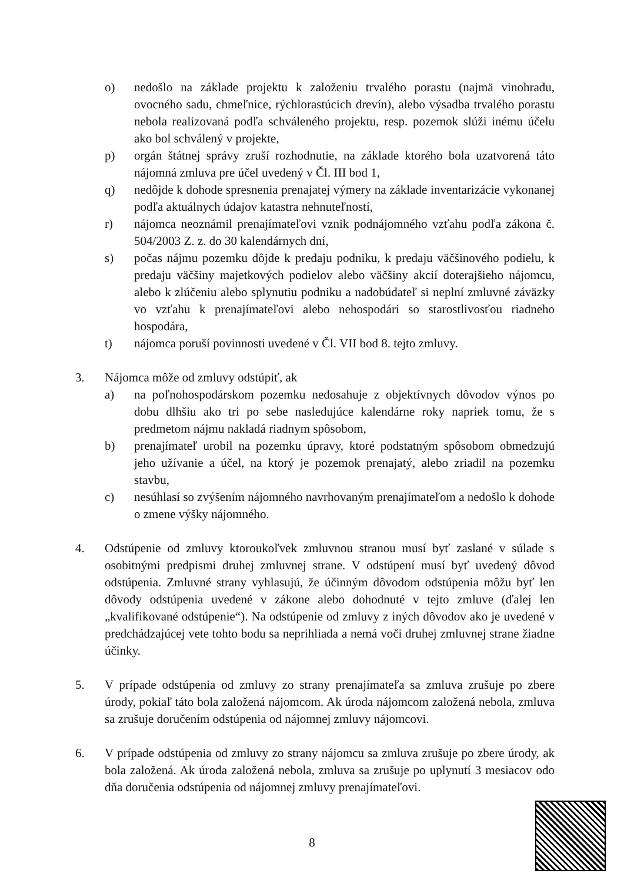o) nedošlo na základe projektu k založeniu trvalého porastu (najmä vinohradu, ovocného sadu, chmeľnice, rýchlorastúcich drevín), alebo výsadba trvalého porastu nebola realizovaná podľa schváleného projektu, resp. pozemok slúži inému účelu ako bol schválený v projekte,
p) orgán štátnej správy zruší rozhodnutie, na základe ktorého bola uzatvorená táto nájomná zmluva pre účel uvedený v Čl. III bod 1,
q) nedôjde k dohode spresnenia prenajatej výmery na základe inventarizácie vykonanej podľa aktuálnych údajov katastra nehnuteľností,
r) nájomca neoznámil prenajímateľovi vznik podnájomného vzťahu podľa zákona č. 504/2003 Z. z. do 30 kalendárnych dní,
s) počas nájmu pozemku dôjde k predaju podniku, k predaju väčšinového podielu, k predaju väčšiny majetkových podielov alebo väčšiny akcií doterajšieho nájomcu, alebo k zlúčeniu alebo splynutiu podniku a nadobúdateľ si neplní zmluvné záväzky vo vzťahu k prenajímateľovi alebo nehospodári so starostlivosťou riadneho hospodára,
t) nájomca poruší povinnosti uvedené v Čl. VII bod 8. tejto zmluvy.
3. Nájomca môže od zmluvy odstúpiť, ak
a) na poľnohospodárskom pozemku nedosahuje z objektívnych dôvodov výnos po dobu dlhšiu ako tri po sebe nasledujúce kalendárne roky napriek tomu, že s predmetom nájmu nakladá riadnym spôsobom,
b) prenajímateľ urobil na pozemku úpravy, ktoré podstatným spôsobom obmedzujú jeho užívanie a účel, na ktorý je pozemok prenajatý, alebo zriadil na pozemku stavbu,
c) nesúhlasí so zvýšením nájomného navrhovaným prenajímateľom a nedošlo k dohode o zmene výšky nájomného.
4. Odstúpenie od zmluvy ktoroukoľvek zmluvnou stranou musí byť zaslané v súlade s osobitnými predpismi druhej zmluvnej strane. V odstúpení musí byť uvedený dôvod odstúpenia. Zmluvné strany vyhlasujú, že účinným dôvodom odstúpenia môžu byť len dôvody odstúpenia uvedené v zákone alebo dohodnuté v tejto zmluve (ďalej len „kvalifikované odstúpenie“). Na odstúpenie od zmluvy z iných dôvodov ako je uvedené v predchádzajúcej vete tohto bodu sa neprihliada a nemá voči druhej zmluvnej strane žiadne účinky.
5. V prípade odstúpenia od zmluvy zo strany prenajímateľa sa zmluva zrušuje po zbere úrody, pokiaľ táto bola založená nájomcom. Ak úroda nájomcom založená nebola, zmluva sa zrušuje doručením odstúpenia od nájomnej zmluvy nájomcovi.
6. V prípade odstúpenia od zmluvy zo strany nájomcu sa zmluva zrušuje po zbere úrody, ak bola založená. Ak úroda založená nebola, zmluva sa zrušuje po uplynutí 3 mesiacov odo dňa doručenia odstúpenia od nájomnej zmluvy prenajímateľovi.
8